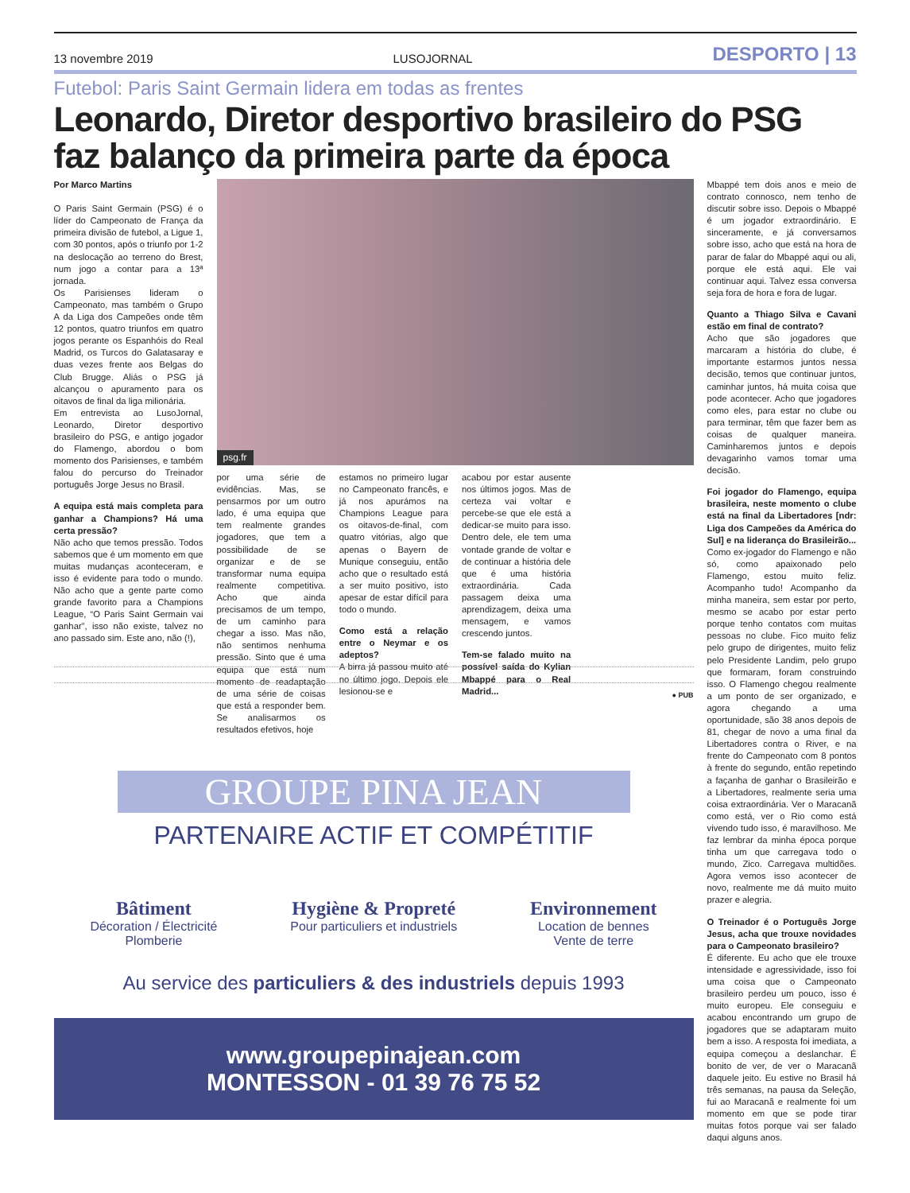13 novembre 2019 LUSOJORNAL DESPORTO | 13
Futebol: Paris Saint Germain lidera em todas as frentes
Leonardo, Diretor desportivo brasileiro do PSG faz balanço da primeira parte da época
Por Marco Martins
O Paris Saint Germain (PSG) é o líder do Campeonato de França da primeira divisão de futebol, a Ligue 1, com 30 pontos, após o triunfo por 1-2 na deslocação ao terreno do Brest, num jogo a contar para a 13ª jornada.
Os Parisienses lideram o Campeonato, mas também o Grupo A da Liga dos Campeões onde têm 12 pontos, quatro triunfos em quatro jogos perante os Espanhóis do Real Madrid, os Turcos do Galatasaray e duas vezes frente aos Belgas do Club Brugge. Aliás o PSG já alcançou o apuramento para os oitavos de final da liga milionária.
Em entrevista ao LusoJornal, Leonardo, Diretor desportivo brasileiro do PSG, e antigo jogador do Flamengo, abordou o bom momento dos Parisienses, e também falou do percurso do Treinador português Jorge Jesus no Brasil.
A equipa está mais completa para ganhar a Champions? Há uma certa pressão?
Não acho que temos pressão. Todos sabemos que é um momento em que muitas mudanças aconteceram, e isso é evidente para todo o mundo. Não acho que a gente parte como grande favorito para a Champions League, “O Paris Saint Germain vai ganhar”, isso não existe, talvez no ano passado sim. Este ano, não (!),
psg.fr
por uma série de evidências. Mas, se pensarmos por um outro lado, é uma equipa que tem realmente grandes jogadores, que tem a possibilidade de se organizar e de se transformar numa equipa realmente competitiva. Acho que ainda precisamos de um tempo, de um caminho para chegar a isso. Mas não, não sentimos nenhuma pressão. Sinto que é uma equipa que está num momento de readaptação de uma série de coisas que está a responder bem. Se analisarmos os resultados efetivos, hoje
estamos no primeiro lugar no Campeonato francês, e já nos apurámos na Champions League para os oitavos-de-final, com quatro vitórias, algo que apenas o Bayern de Munique conseguiu, então acho que o resultado está a ser muito positivo, isto apesar de estar difícil para todo o mundo.
Como está a relação entre o Neymar e os adeptos?
A birra já passou muito até no último jogo. Depois ele lesionou-se e
acabou por estar ausente nos últimos jogos. Mas de certeza vai voltar e percebe-se que ele está a dedicar-se muito para isso. Dentro dele, ele tem uma vontade grande de voltar e de continuar a história dele que é uma história extraordinária. Cada passagem deixa uma aprendizagem, deixa uma mensagem, e vamos crescendo juntos.
Tem-se falado muito na possível saída do Kylian Mbappé para o Real Madrid...
Mbappé tem dois anos e meio de contrato connosco, nem tenho de discutir sobre isso. Depois o Mbappé é um jogador extraordinário. E sinceramente, e já conversamos sobre isso, acho que está na hora de parar de falar do Mbappé aqui ou ali, porque ele está aqui. Ele vai continuar aqui. Talvez essa conversa seja fora de hora e fora de lugar.
Quanto a Thiago Silva e Cavani estão em final de contrato?
Acho que são jogadores que marcaram a história do clube, é importante estarmos juntos nessa decisão, temos que continuar juntos, caminhar juntos, há muita coisa que pode acontecer. Acho que jogadores como eles, para estar no clube ou para terminar, têm que fazer bem as coisas de qualquer maneira. Caminharemos juntos e depois devagarinho vamos tomar uma decisão.
Foi jogador do Flamengo, equipa brasileira, neste momento o clube está na final da Libertadores [ndr: Liga dos Campeões da América do Sul] e na liderança do Brasileirão...
Como ex-jogador do Flamengo e não só, como apaixonado pelo Flamengo, estou muito feliz. Acompanho tudo! Acompanho da minha maneira, sem estar por perto, mesmo se acabo por estar perto porque tenho contatos com muitas pessoas no clube. Fico muito feliz pelo grupo de dirigentes, muito feliz pelo Presidente Landim, pelo grupo que formaram, foram construindo isso. O Flamengo chegou realmente a um ponto de ser organizado, e agora chegando a uma oportunidade, são 38 anos depois de 81, chegar de novo a uma final da Libertadores contra o River, e na frente do Campeonato com 8 pontos à frente do segundo, então repetindo a façanha de ganhar o Brasileirão e a Libertadores, realmente seria uma coisa extraordinária. Ver o Maracanã como está, ver o Rio como está vivendo tudo isso, é maravilhoso. Me faz lembrar da minha época porque tinha um que carregava todo o mundo, Zico. Carregava multidões. Agora vemos isso acontecer de novo, realmente me dá muito muito prazer e alegria.
O Treinador é o Português Jorge Jesus, acha que trouxe novidades para o Campeonato brasileiro?
É diferente. Eu acho que ele trouxe intensidade e agressividade, isso foi uma coisa que o Campeonato brasileiro perdeu um pouco, isso é muito europeu. Ele conseguiu e acabou encontrando um grupo de jogadores que se adaptaram muito bem a isso. A resposta foi imediata, a equipa começou a deslanchar. É bonito de ver, de ver o Maracanã daquele jeito. Eu estive no Brasil há três semanas, na pausa da Seleção, fui ao Maracanã e realmente foi um momento em que se pode tirar muitas fotos porque vai ser falado daqui alguns anos.
● PUB
GROUPE PINA JEAN
PARTENAIRE ACTIF ET COMPÉTITIF
Bâtiment
Décoration / Électricité
Plomberie
Hygiène & Propreté
Pour particuliers et industriels
Environnement
Location de bennes
Vente de terre
Au service des particuliers & des industriels depuis 1993
www.groupepinajean.com
MONTESSON - 01 39 76 75 52